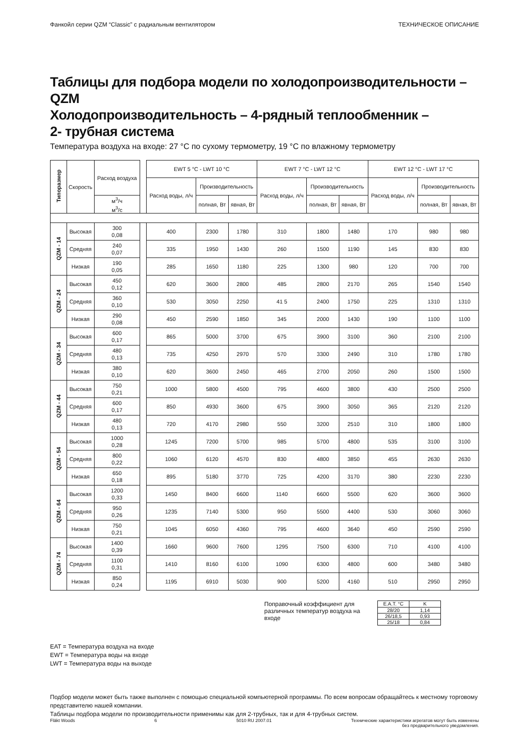Фанкойл серии QZM “Classic” с радиальным вентилятором ТЕХНИЧЕСКОЕ ОПИСАНИЕ
Таблицы для подбора модели по холодопроизводительности – QZM
Холодопроизводительность – 4-рядный теплообменник –
2- трубная система
Температура воздуха на входе: 27 °С по сухому термометру, 19 °С по влажному термометру
| Типоразмер | Скорость | Расход воздуха | | EWT 5 °C - LWT 10 °C | | | EWT 7 °C - LWT 12 °C | | | EWT 12 °C - LWT 17 °C | | |
| --- | --- | --- | --- | --- | --- | --- | --- | --- | --- | --- | --- | --- |
| | | | | Расход воды, л/ч | Производительность | | Расход воды, л/ч | Производительность | | Расход воды, л/ч | Производительность | |
| | | м<sup>3</sup>/ч м<sup>3</sup>/с | | | полная, Вт | явная, Вт | | полная, Вт | явная, Вт | | полная, Вт | явная, Вт |
| QZM - 14 | Высокая | 300 0,08 | | 400 | 2300 | 1780 | 310 | 1800 | 1480 | 170 | 980 | 980 |
| | Средняя | 240 0,07 | | 335 | 1950 | 1430 | 260 | 1500 | 1190 | 145 | 830 | 830 |
| | Низкая | 190 0,05 | | 285 | 1650 | 1180 | 225 | 1300 | 980 | 120 | 700 | 700 |
| QZM - 24 | Высокая | 450 0,12 | | 620 | 3600 | 2800 | 485 | 2800 | 2170 | 265 | 1540 | 1540 |
| | Средняя | 360 0,10 | | 530 | 3050 | 2250 | 41 5 | 2400 | 1750 | 225 | 1310 | 1310 |
| | Низкая | 290 0,08 | | 450 | 2590 | 1850 | 345 | 2000 | 1430 | 190 | 1100 | 1100 |
| QZM - 34 | Высокая | 600 0,17 | | 865 | 5000 | 3700 | 675 | 3900 | 3100 | 360 | 2100 | 2100 |
| | Средняя | 480 0,13 | | 735 | 4250 | 2970 | 570 | 3300 | 2490 | 310 | 1780 | 1780 |
| | Низкая | 380 0,10 | | 620 | 3600 | 2450 | 465 | 2700 | 2050 | 260 | 1500 | 1500 |
| QZM - 44 | Высокая | 750 0,21 | | 1000 | 5800 | 4500 | 795 | 4600 | 3800 | 430 | 2500 | 2500 |
| | Средняя | 600 0,17 | | 850 | 4930 | 3600 | 675 | 3900 | 3050 | 365 | 2120 | 2120 |
| | Низкая | 480 0,13 | | 720 | 4170 | 2980 | 550 | 3200 | 2510 | 310 | 1800 | 1800 |
| QZM - 54 | Высокая | 1000 0,28 | | 1245 | 7200 | 5700 | 985 | 5700 | 4800 | 535 | 3100 | 3100 |
| | Средняя | 800 0,22 | | 1060 | 6120 | 4570 | 830 | 4800 | 3850 | 455 | 2630 | 2630 |
| | Низкая | 650 0,18 | | 895 | 5180 | 3770 | 725 | 4200 | 3170 | 380 | 2230 | 2230 |
| QZM - 64 | Высокая | 1200 0,33 | | 1450 | 8400 | 6600 | 1140 | 6600 | 5500 | 620 | 3600 | 3600 |
| | Средняя | 950 0,26 | | 1235 | 7140 | 5300 | 950 | 5500 | 4400 | 530 | 3060 | 3060 |
| | Низкая | 750 0,21 | | 1045 | 6050 | 4360 | 795 | 4600 | 3640 | 450 | 2590 | 2590 |
| QZM - 74 | Высокая | 1400 0,39 | | 1660 | 9600 | 7600 | 1295 | 7500 | 6300 | 710 | 4100 | 4100 |
| | Средняя | 1100 0,31 | | 1410 | 8160 | 6100 | 1090 | 6300 | 4800 | 600 | 3480 | 3480 |
| | Низкая | 850 0,24 | | 1195 | 6910 | 5030 | 900 | 5200 | 4160 | 510 | 2950 | 2950 |
Поправочный коэффициент для различных температур воздуха на входе
| E.A.T. °C | K |
| 28/20 | 1,14 |
| 26/18,5 | 0,93 |
| 25/18 | 0,84 |
EAT = Температура воздуха на входе
EWT = Температура воды на входе
LWT = Температура воды на выходе
Подбор модели может быть также выполнен с помощью специальной компьютерной программы. По всем вопросам обращайтесь к местному торговому представителю нашей компании.
Таблицы подбора модели по производительности применимы как для 2-трубных, так и для 4-трубных систем.
Fläkt Woods 6 5010 RU 2007.01 Технические характеристики агрегатов могут быть изменены
без предварительного уведомления.